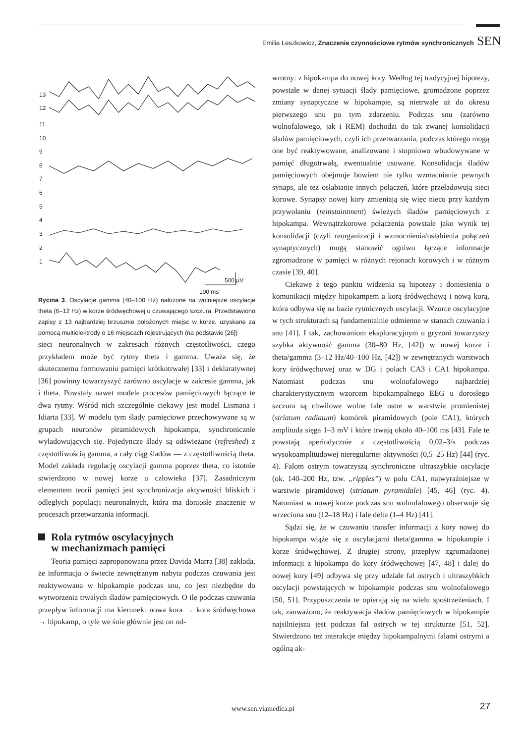Emilia Leszkowicz, Znaczenie czynnościowe rytmów synchronicznych SEN
13
12
11
10
9
8
7
6
5
4
3
2
1
500 μV
100 ms
Rycina 3. Oscylacje gamma (40–100 Hz) nałożone na wolniejsze oscylacje theta (6–12 Hz) w korze śródwęchowej u czuwającego szczura. Przedstawiono zapisy z 13 najbardziej brzusznie położonych miejsc w korze, uzyskane za pomocą multielektrody o 16 miejscach rejestrujących (na podstawie [26])
sieci neuronalnych w zakresach różnych częstotliwości, czego przykładem może być rytmy theta i gamma. Uważa się, że skutecznemu formowaniu pamięci krótkotrwałej [33] i deklaratywnej [36] powinny towarzyszyć zarówno oscylacje w zakresie gamma, jak i theta. Powstały nawet modele procesów pamięciowych łączące te dwa rytmy. Wśród nich szczególnie ciekawy jest model Lismana i Idiarta [33]. W modelu tym ślady pamięciowe przechowywane są w grupach neuronów piramidowych hipokampa, synchronicznie wyładowujących się. Pojedyncze ślady są odświeżane (refreshed) z częstotliwością gamma, a cały ciąg śladów — z częstotliwością theta. Model zakłada regulację oscylacji gamma poprzez theta, co istotnie stwierdzono w nowej korze u człowieka [37]. Zasadniczym elementem teorii pamięci jest synchronizacja aktywności bliskich i odległych populacji neuronalnych, która ma doniosłe znaczenie w procesach przetwarzania informacji.
Rola rytmów oscylacyjnych
w mechanizmach pamięci
Teoria pamięci zaproponowana przez Davida Marra [38] zakłada, że informacja o świecie zewnętrznym nabyta podczas czuwania jest reaktywowana w hipokampie podczas snu, co jest niezbędne do wytworzenia trwałych śladów pamięciowych. O ile podczas czuwania przepływ informacji ma kierunek: nowa kora → kora śródwęchowa → hipokamp, o tyle we śnie głównie jest on od-
wrotny: z hipokampa do nowej kory. Według tej tradycyjnej hipotezy, powstałe w danej sytuacji ślady pamięciowe, gromadzone poprzez zmiany synaptyczne w hipokampie, są nietrwałe aż do okresu pierwszego snu po tym zdarzeniu. Podczas snu (zarówno wolnofalowego, jak i REM) dochodzi do tak zwanej konsolidacji śladów pamięciowych, czyli ich przetwarzania, podczas którego mogą one być reaktywowane, analizowane i stopniowo wbudowywane w pamięć długotrwałą, ewentualnie usuwane. Konsolidacja śladów pamięciowych obejmuje bowiem nie tylko wzmacnianie pewnych synaps, ale też osłabianie innych połączeń, które przeładowują sieci korowe. Synapsy nowej kory zmieniają się więc nieco przy każdym przywołaniu (reinstaintment) świeżych śladów pamięciowych z hipokampa. Wewnątrzkorowe połączenia powstałe jako wynik tej konsolidacji (czyli reorganizacji i wzmocnienia/osłabienia połączeń synaptycznych) mogą stanowić ogniwo łączące informacje zgromadzone w pamięci w różnych rejonach korowych i w różnym czasie [39, 40].
Ciekawe z tego punktu widzenia są hipotezy i doniesienia o komunikacji między hipokampem a korą śródwęchową i nową korą, która odbywa się na bazie rytmicznych oscylacji. Wzorce oscylacyjne w tych strukturach są fundamentalnie odmienne w stanach czuwania i snu [41]. I tak, zachowaniom eksploracyjnym u gryzoni towarzyszy szybka aktywność gamma (30–80 Hz, [42]) w nowej korze i theta/gamma (3–12 Hz/40–100 Hz, [42]) w zewnętrznych warstwach kory śródwęchowej oraz w DG i polach CA3 i CA1 hipokampa. Natomiast podczas snu wolnofalowego najbardziej charakterystycznym wzorcem hipokampalnego EEG u dorosłego szczura są chwilowe wolne fale ostre w warstwie promienistej (striatum radiatum) komórek piramidowych (pole CA1), których amplituda sięga 1–3 mV i które trwają około 40–100 ms [43]. Fale te powstają aperiodycznie z częstotliwością 0,02–3/s podczas wysokoamplitudowej nieregularnej aktywności (0,5–25 Hz) [44] (ryc. 4). Falom ostrym towarzyszą synchroniczne ultraszybkie oscylacje (ok. 140–200 Hz, tzw. „ripples”) w polu CA1, najwyraźniejsze w warstwie piramidowej (striatum pyramidale) [45, 46] (ryc. 4). Natomiast w nowej korze podczas snu wolnofalowego obserwuje się wrzeciona snu (12–18 Hz) i fale delta (1–4 Hz) [41].
Sądzi się, że w czuwaniu transfer informacji z kory nowej do hipokampa wiąże się z oscylacjami theta/gamma w hipokampie i korze śródwęchowej. Z drugiej strony, przepływ zgromadzonej informacji z hipokampa do kory śródwęchowej [47, 48] i dalej do nowej kory [49] odbywa się przy udziale fal ostrych i ultraszybkich oscylacji powstających w hipokampie podczas snu wolnofalowego [50, 51]. Przypuszczenia te opierają się na wielu spostrzeżeniach. I tak, zauważono, że reaktywacja śladów pamięciowych w hipokampie najsilniejsza jest podczas fal ostrych w tej strukturze [51, 52]. Stwierdzono też interakcje między hipokampalnymi falami ostrymi a ogólną ak-
www.sen.viamedica.pl 27